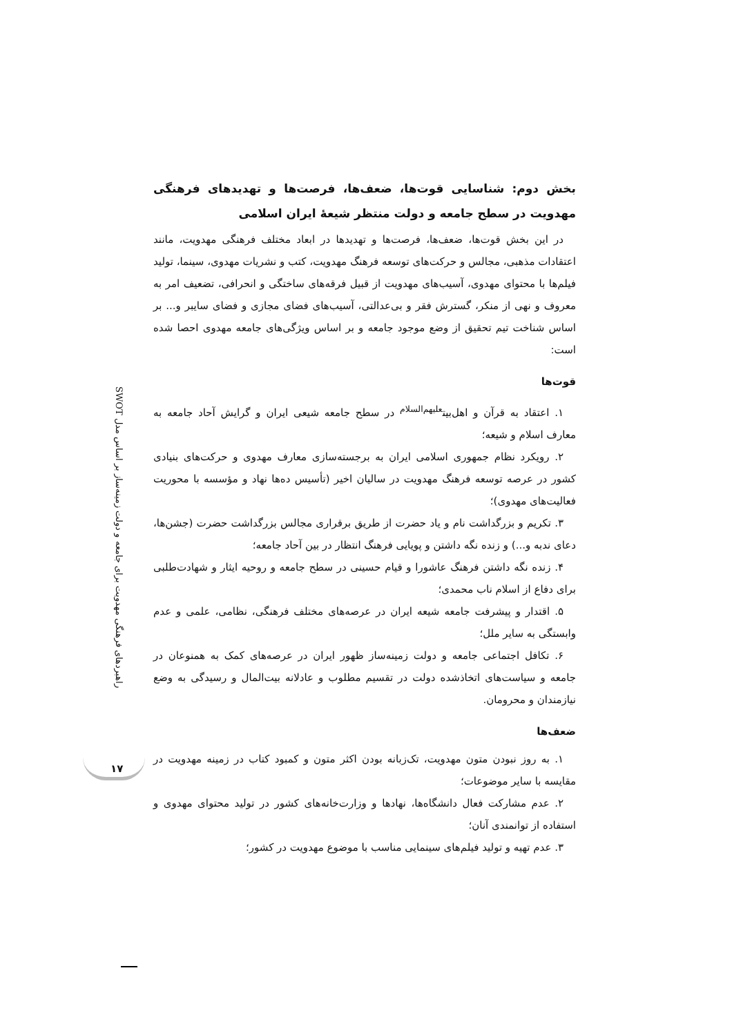بخش دوم: شناسایی قوت‌ها، ضعف‌ها، فرصت‌ها و تهدیدهای فرهنگی مهدویت در سطح جامعه و دولت منتظر شیعهٔ ایران اسلامی
در این بخش قوت‌ها، ضعف‌ها، فرصت‌ها و تهدیدها در ابعاد مختلف فرهنگی مهدویت، مانند اعتقادات مذهبی، مجالس و حرکت‌های توسعه فرهنگ مهدویت، کتب و نشریات مهدوی، سینما، تولید فیلم‌ها با محتوای مهدوی، آسیب‌های مهدویت از قبیل فرقه‌های ساختگی و انحرافی، تضعیف امر به معروف و نهی از منکر، گسترش فقر و بی‌عدالتی، آسیب‌های فضای مجازی و فضای سایبر و... بر اساس شناخت تیم تحقیق از وضع موجود جامعه و بر اساس ویژگی‌های جامعه مهدوی احصا شده است:
قوت‌ها
۱. اعتقاد به قرآن و اهل‌بیت<sup>علیهم‌السلام</sup> در سطح جامعه شیعی ایران و گرایش آحاد جامعه به معارف اسلام و شیعه؛
۲. رویکرد نظام جمهوری اسلامی ایران به برجسته‌سازی معارف مهدوی و حرکت‌های بنیادی کشور در عرصه توسعه فرهنگ مهدویت در سالیان اخیر (تأسیس ده‌ها نهاد و مؤسسه با محوریت فعالیت‌های مهدوی)؛
۳. تکریم و بزرگداشت نام و یاد حضرت از طریق برقراری مجالس بزرگداشت حضرت (جشن‌ها، دعای ندبه و...) و زنده نگه داشتن و پویایی فرهنگ انتظار در بین آحاد جامعه؛
۴. زنده نگه داشتن فرهنگ عاشورا و قیام حسینی در سطح جامعه و روحیه ایثار و شهادت‌طلبی برای دفاع از اسلام ناب محمدی؛
۵. اقتدار و پیشرفت جامعه شیعه ایران در عرصه‌های مختلف فرهنگی، نظامی، علمی و عدم وابستگی به سایر ملل؛
۶. تکافل اجتماعی جامعه و دولت زمینه‌ساز ظهور ایران در عرصه‌های کمک به همنوعان در جامعه و سیاست‌های اتخاذشده دولت در تقسیم مطلوب و عادلانه بیت‌المال و رسیدگی به وضع نیازمندان و محرومان.
ضعف‌ها
۱. به روز نبودن متون مهدویت، تک‌زبانه بودن اکثر متون و کمبود کتاب در زمینه مهدویت در مقایسه با سایر موضوعات؛
۲. عدم مشارکت فعال دانشگاه‌ها، نهادها و وزارت‌خانه‌های کشور در تولید محتوای مهدوی و استفاده از توانمندی آنان؛
۳. عدم تهیه و تولید فیلم‌های سینمایی مناسب با موضوع مهدویت در کشور؛
راهبردهای فرهنگی مهدویت برای جامعه و دولت زمینه‌ساز بر اساس مدل SWOT
۱۷